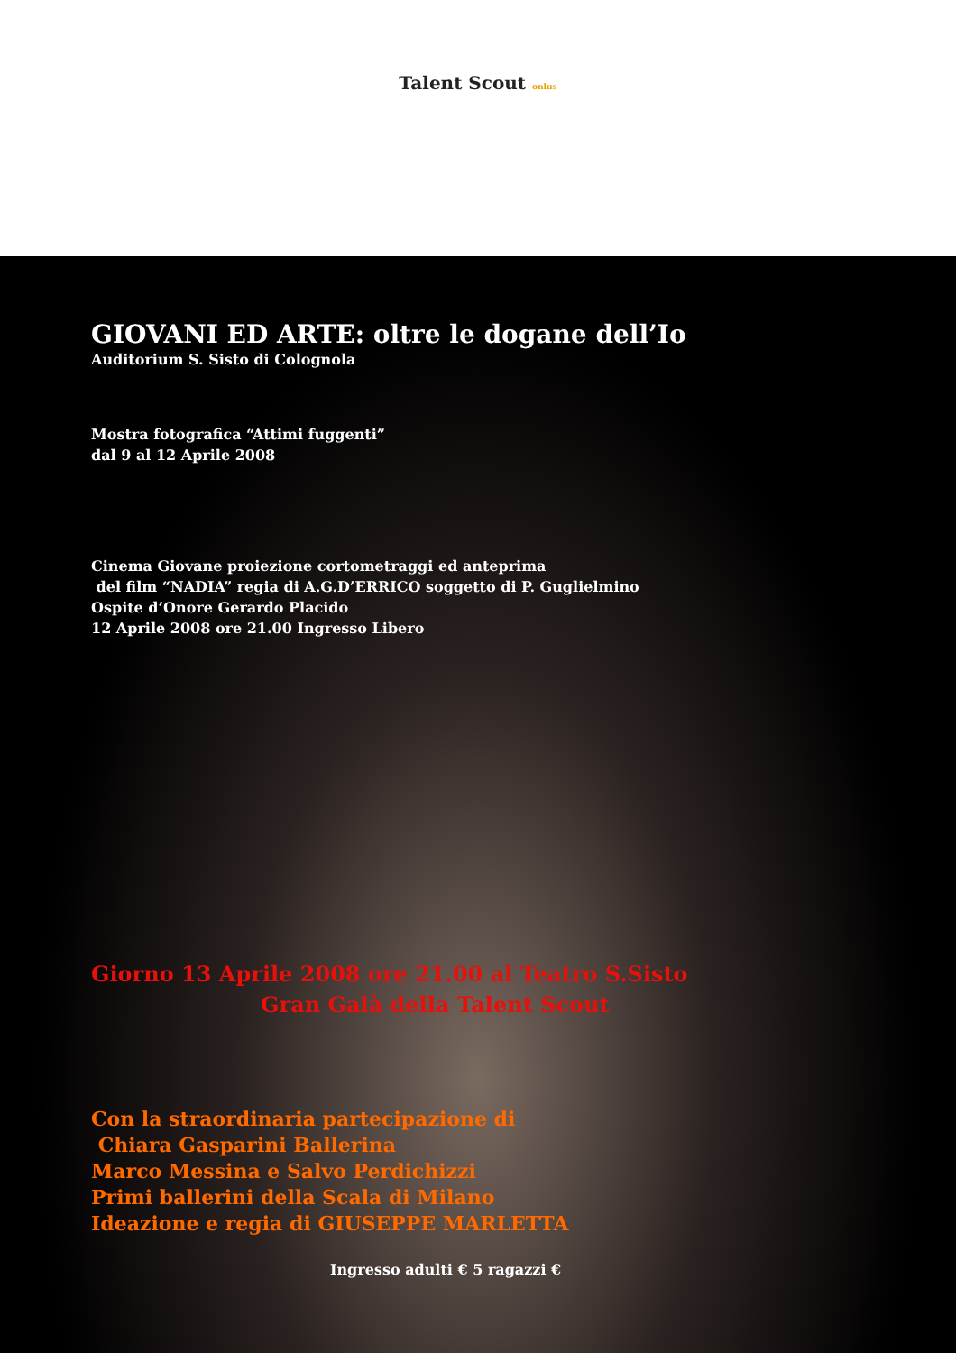Talent Scout onlus
GIOVANI ED ARTE: oltre le dogane dell’Io
Auditorium S. Sisto di Colognola
Mostra fotografica “Attimi fuggenti”
dal 9 al 12 Aprile 2008
Cinema Giovane proiezione cortometraggi ed anteprima
del film “NADIA” regia di A.G.D’ERRICO soggetto di P. Guglielmino
Ospite d’Onore Gerardo Placido
12 Aprile 2008 ore 21.00 Ingresso Libero
Giorno 13 Aprile 2008 ore 21.00 al Teatro S.Sisto
Gran Galà della Talent Scout
Con la straordinaria partecipazione di
Chiara Gasparini Ballerina
Marco Messina e Salvo Perdichizzi
Primi ballerini della Scala di Milano
Ideazione e regia di GIUSEPPE MARLETTA
Ingresso adulti € 5 ragazzi €